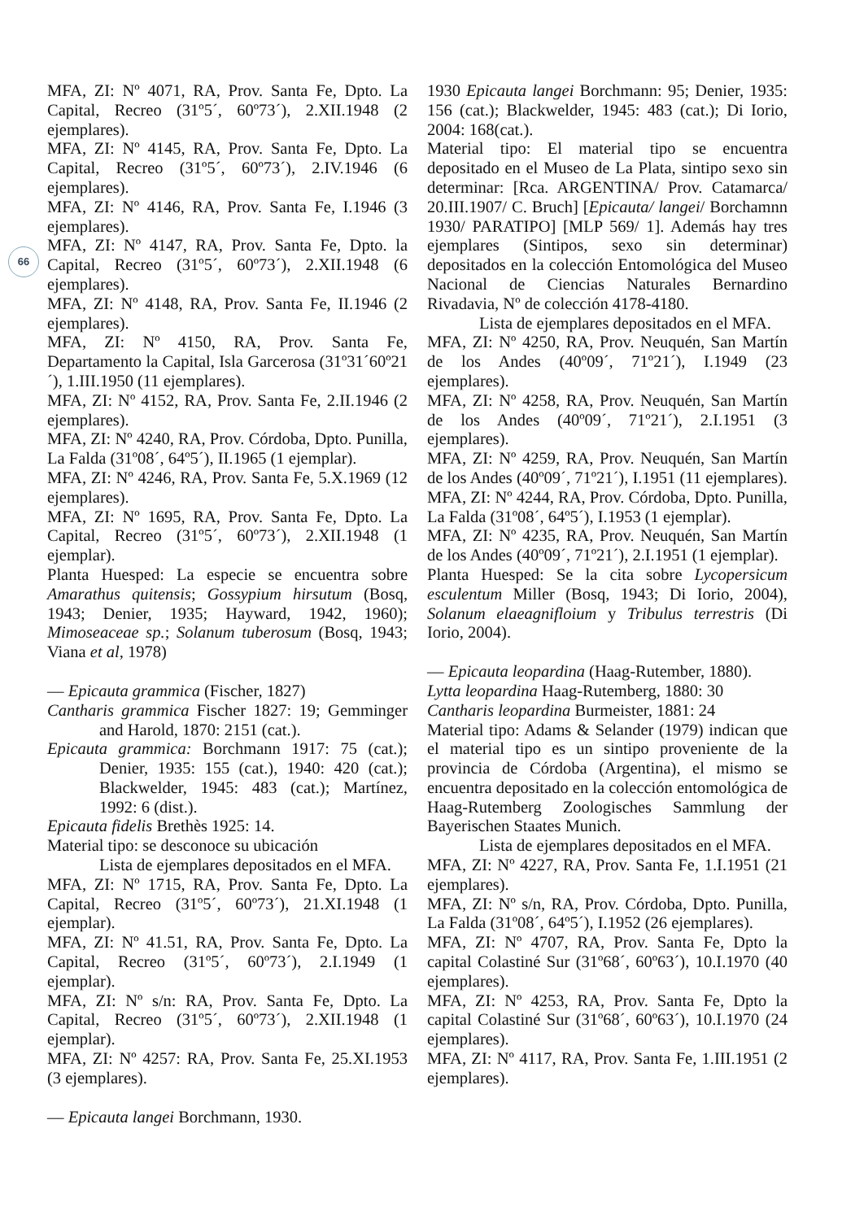66
MFA, ZI: Nº 4071, RA, Prov. Santa Fe, Dpto. La Capital, Recreo (31º5´, 60º73´), 2.XII.1948 (2 ejemplares).
MFA, ZI: Nº 4145, RA, Prov. Santa Fe, Dpto. La Capital, Recreo (31º5´, 60º73´), 2.IV.1946 (6 ejemplares).
MFA, ZI: Nº 4146, RA, Prov. Santa Fe, I.1946 (3 ejemplares).
MFA, ZI: Nº 4147, RA, Prov. Santa Fe, Dpto. la Capital, Recreo (31º5´, 60º73´), 2.XII.1948 (6 ejemplares).
MFA, ZI: Nº 4148, RA, Prov. Santa Fe, II.1946 (2 ejemplares).
MFA, ZI: Nº 4150, RA, Prov. Santa Fe, Departamento la Capital, Isla Garcerosa (31º31´60º21´), 1.III.1950 (11 ejemplares).
MFA, ZI: Nº 4152, RA, Prov. Santa Fe, 2.II.1946 (2 ejemplares).
MFA, ZI: Nº 4240, RA, Prov. Córdoba, Dpto. Punilla, La Falda (31º08´, 64º5´), II.1965 (1 ejemplar).
MFA, ZI: Nº 4246, RA, Prov. Santa Fe, 5.X.1969 (12 ejemplares).
MFA, ZI: Nº 1695, RA, Prov. Santa Fe, Dpto. La Capital, Recreo (31º5´, 60º73´), 2.XII.1948 (1 ejemplar).
Planta Huesped: La especie se encuentra sobre Amarathus quitensis; Gossypium hirsutum (Bosq, 1943; Denier, 1935; Hayward, 1942, 1960); Mimoseaceae sp.; Solanum tuberosum (Bosq, 1943; Viana et al, 1978)
— Epicauta grammica (Fischer, 1827)
Cantharis grammica Fischer 1827: 19; Gemminger and Harold, 1870: 2151 (cat.).
Epicauta grammica: Borchmann 1917: 75 (cat.); Denier, 1935: 155 (cat.), 1940: 420 (cat.); Blackwelder, 1945: 483 (cat.); Martínez, 1992: 6 (dist.).
Epicauta fidelis Brethès 1925: 14.
Material tipo: se desconoce su ubicación
Lista de ejemplares depositados en el MFA.
MFA, ZI: Nº 1715, RA, Prov. Santa Fe, Dpto. La Capital, Recreo (31º5´, 60º73´), 21.XI.1948 (1 ejemplar).
MFA, ZI: Nº 41.51, RA, Prov. Santa Fe, Dpto. La Capital, Recreo (31º5´, 60º73´), 2.I.1949 (1 ejemplar).
MFA, ZI: Nº s/n: RA, Prov. Santa Fe, Dpto. La Capital, Recreo (31º5´, 60º73´), 2.XII.1948 (1 ejemplar).
MFA, ZI: Nº 4257: RA, Prov. Santa Fe, 25.XI.1953 (3 ejemplares).
— Epicauta langei Borchmann, 1930.
1930 Epicauta langei Borchmann: 95; Denier, 1935: 156 (cat.); Blackwelder, 1945: 483 (cat.); Di Iorio, 2004: 168(cat.).
Material tipo: El material tipo se encuentra depositado en el Museo de La Plata, sintipo sexo sin determinar: [Rca. ARGENTINA/ Prov. Catamarca/ 20.III.1907/ C. Bruch] [Epicauta/ langei/ Borchamnn 1930/ PARATIPO] [MLP 569/ 1]. Además hay tres ejemplares (Sintipos, sexo sin determinar) depositados en la colección Entomológica del Museo Nacional de Ciencias Naturales Bernardino Rivadavia, Nº de colección 4178-4180.
Lista de ejemplares depositados en el MFA.
MFA, ZI: Nº 4250, RA, Prov. Neuquén, San Martín de los Andes (40º09´, 71º21´), I.1949 (23 ejemplares).
MFA, ZI: Nº 4258, RA, Prov. Neuquén, San Martín de los Andes (40º09´, 71º21´), 2.I.1951 (3 ejemplares).
MFA, ZI: Nº 4259, RA, Prov. Neuquén, San Martín de los Andes (40º09´, 71º21´), I.1951 (11 ejemplares).
MFA, ZI: Nº 4244, RA, Prov. Córdoba, Dpto. Punilla, La Falda (31º08´, 64º5´), I.1953 (1 ejemplar).
MFA, ZI: Nº 4235, RA, Prov. Neuquén, San Martín de los Andes (40º09´, 71º21´), 2.I.1951 (1 ejemplar).
Planta Huesped: Se la cita sobre Lycopersicum esculentum Miller (Bosq, 1943; Di Iorio, 2004), Solanum elaeagnifloium y Tribulus terrestris (Di Iorio, 2004).
— Epicauta leopardina (Haag-Rutember, 1880).
Lytta leopardina Haag-Rutemberg, 1880: 30
Cantharis leopardina Burmeister, 1881: 24
Material tipo: Adams & Selander (1979) indican que el material tipo es un sintipo proveniente de la provincia de Córdoba (Argentina), el mismo se encuentra depositado en la colección entomológica de Haag-Rutemberg Zoologisches Sammlung der Bayerischen Staates Munich.
Lista de ejemplares depositados en el MFA.
MFA, ZI: Nº 4227, RA, Prov. Santa Fe, 1.I.1951 (21 ejemplares).
MFA, ZI: Nº s/n, RA, Prov. Córdoba, Dpto. Punilla, La Falda (31º08´, 64º5´), I.1952 (26 ejemplares).
MFA, ZI: Nº 4707, RA, Prov. Santa Fe, Dpto la capital Colastiné Sur (31º68´, 60º63´), 10.I.1970 (40 ejemplares).
MFA, ZI: Nº 4253, RA, Prov. Santa Fe, Dpto la capital Colastiné Sur (31º68´, 60º63´), 10.I.1970 (24 ejemplares).
MFA, ZI: Nº 4117, RA, Prov. Santa Fe, 1.III.1951 (2 ejemplares).